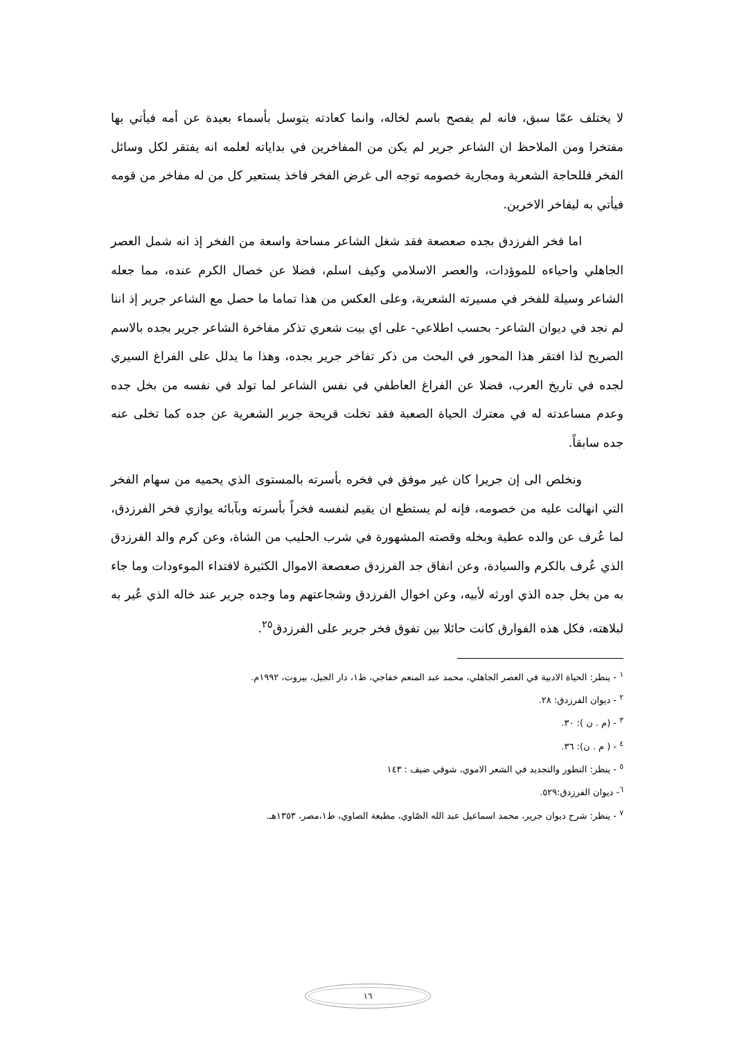لا يختلف عمّا سبق، فانه لم يفصح باسم لخاله، وانما كعادته يتوسل بأسماء بعيدة عن أمه فيأتي بها مفتخرا ومن الملاحظ ان الشاعر جرير لم يكن من المفاخرين في بداياته لعلمه انه يفتقر لكل وسائل الفخر فللحاجة الشعرية ومجارية خصومه توجه الى غرض الفخر فاخذ يستعير كل من له مفاخر من قومه فيأتي به ليفاخر الاخرين.
اما فخر الفرزدق بجده صعصعة فقد شغل الشاعر مساحة واسعة من الفخر إذ انه شمل العصر الجاهلي واحياءه للموؤدات، والعصر الاسلامي وكيف اسلم، فضلا عن خصال الكرم عنده، مما جعله الشاعر وسيلة للفخر في مسيرته الشعرية، وعلى العكس من هذا تماما ما حصل مع الشاعر جرير إذ اننا لم نجد في ديوان الشاعر- بحسب اطلاعي- على اي بيت شعري تذكر مفاخرة الشاعر جرير بجده بالاسم الصريح لذا افتقر هذا المحور في البحث من ذكر تفاخر جرير بجده، وهذا ما يدلل على الفراغ السيري لجده في تاريخ العرب، فضلا عن الفراغ العاطفي في نفس الشاعر لما تولد في نفسه من بخل جده وعدم مساعدته له في معترك الحياة الصعبة فقد تخلت قريحة جرير الشعرية عن جده كما تخلى عنه جده سابقاً.
ونخلص الى إن جريرا كان غير موفق في فخره بأسرته بالمستوى الذي يحميه من سهام الفخر التي انهالت عليه من خصومه، فإنه لم يستطع ان يقيم لنفسه فخراً بأسرته وبآبائه يوازي فخر الفرزدق، لما عُرف عن والده عطية وبخله وقصته المشهورة في شرب الحليب من الشاة، وعن كرم والد الفرزدق الذي عُرف بالكرم والسيادة، وعن انفاق جد الفرزدق صعصعة الاموال الكثيرة لافتداء الموءودات وما جاء به من بخل جده الذي اورثه لأبيه، وعن اخوال الفرزدق وشجاعتهم وما وجده جرير عند خاله الذي عُير به لبلاهته، فكل هذه الفوارق كانت حائلا بين تفوق فخر جرير على الفرزدق<sup>٢٥</sup>.
<sup>١</sup> - ينظر: الحياة الادبية في العصر الجاهلي، محمد عبد المنعم خفاجي، ط١، دار الجيل، بيروت، ١٩٩٢م.
<sup>٢</sup> - ديوان الفرزدق: ٢٨.
<sup>٣</sup> - (م . ن ): ٣٠.
<sup>٤</sup> - ( م . ن): ٣٦.
<sup>٥</sup> - ينظر: التطور والتجديد في الشعر الاموي، شوقي ضيف : ١٤٣
<sup>٦</sup>- ديوان الفرزدق:٥٢٩.
<sup>٧</sup> - ينظر: شرح ديوان جرير، محمد اسماعيل عبد الله الصّاوي، مطبعة الصاوي، ط١،مصر، ١٣٥٣هـ.
١٦